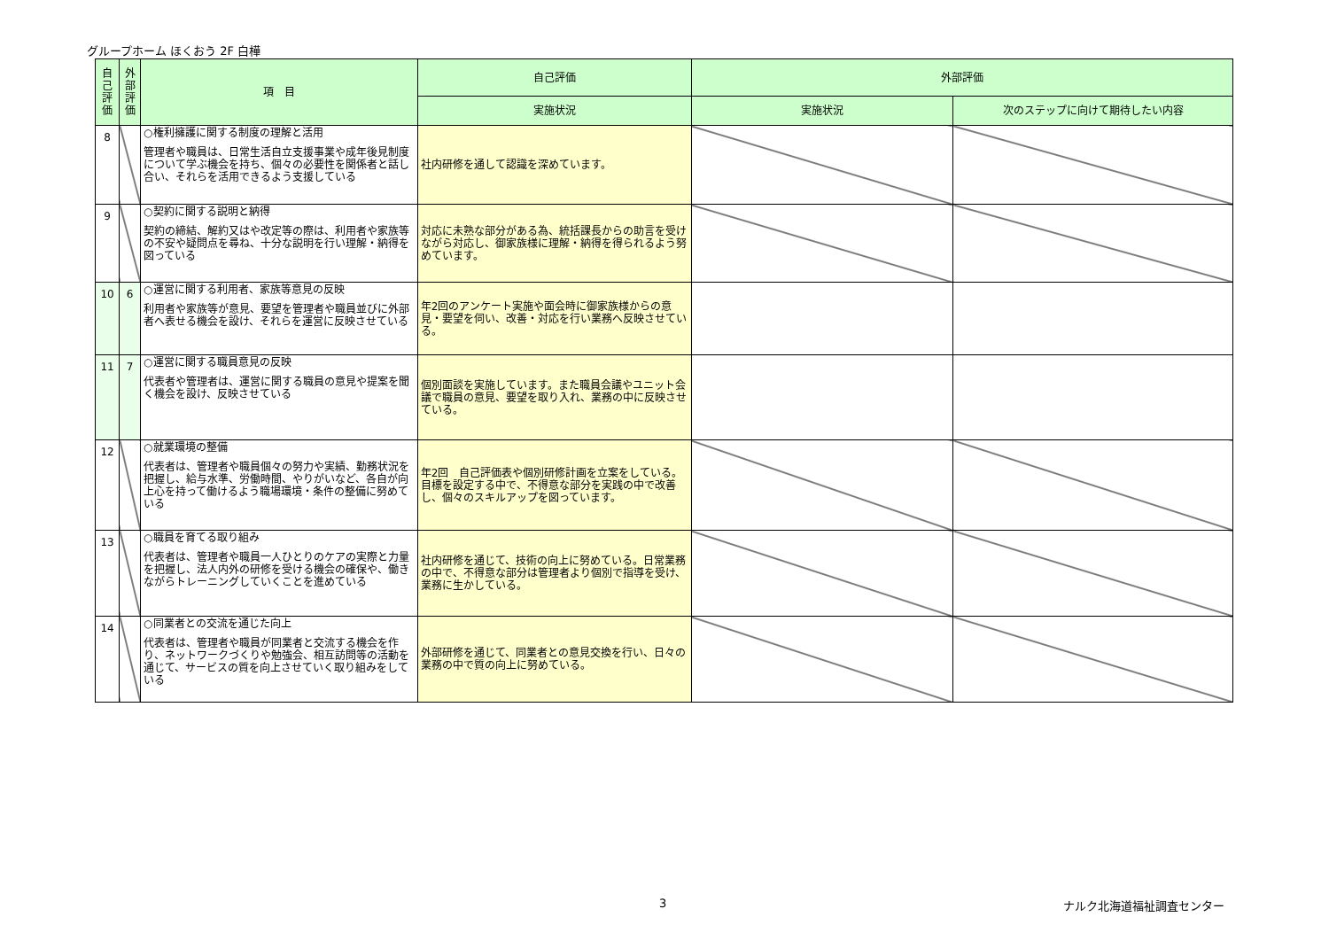グループホーム ほくおう 2F 白樺
| 自 己 評 価 | 外 部 評 価 | 項 目 | 自己評価 | 外部評価 | |
| --- | --- | --- | --- | --- | --- |
| | | | 実施状況 | 実施状況 | 次のステップに向けて期待したい内容 |
| 8 | | ○権利擁護に関する制度の理解と活用 管理者や職員は、日常生活自立支援事業や成年後見制度について学ぶ機会を持ち、個々の必要性を関係者と話し合い、それらを活用できるよう支援している | 社内研修を通して認識を深めています。 | | |
| 9 | | ○契約に関する説明と納得 契約の締結、解約又はや改定等の際は、利用者や家族等の不安や疑問点を尋ね、十分な説明を行い理解・納得を図っている | 対応に未熟な部分がある為、統括課長からの助言を受けながら対応し、御家族様に理解・納得を得られるよう努めています。 | | |
| 10 | 6 | ○運営に関する利用者、家族等意見の反映 利用者や家族等が意見、要望を管理者や職員並びに外部者へ表せる機会を設け、それらを運営に反映させている | 年2回のアンケート実施や面会時に御家族様からの意見・要望を伺い、改善・対応を行い業務へ反映させている。 | | |
| 11 | 7 | ○運営に関する職員意見の反映 代表者や管理者は、運営に関する職員の意見や提案を聞く機会を設け、反映させている | 個別面談を実施しています。また職員会議やユニット会議で職員の意見、要望を取り入れ、業務の中に反映させている。 | | |
| 12 | | ○就業環境の整備 代表者は、管理者や職員個々の努力や実績、勤務状況を把握し、給与水準、労働時間、やりがいなど、各自が向上心を持って働けるよう職場環境・条件の整備に努めている | 年2回 自己評価表や個別研修計画を立案をしている。目標を設定する中で、不得意な部分を実践の中で改善し、個々のスキルアップを図っています。 | | |
| 13 | | ○職員を育てる取り組み 代表者は、管理者や職員一人ひとりのケアの実際と力量を把握し、法人内外の研修を受ける機会の確保や、働きながらトレーニングしていくことを進めている | 社内研修を通じて、技術の向上に努めている。日常業務の中で、不得意な部分は管理者より個別で指導を受け、業務に生かしている。 | | |
| 14 | | ○同業者との交流を通じた向上 代表者は、管理者や職員が同業者と交流する機会を作り、ネットワークづくりや勉強会、相互訪問等の活動を通じて、サービスの質を向上させていく取り組みをしている | 外部研修を通じて、同業者との意見交換を行い、日々の業務の中で質の向上に努めている。 | | |
3 ナルク北海道福祉調査センター